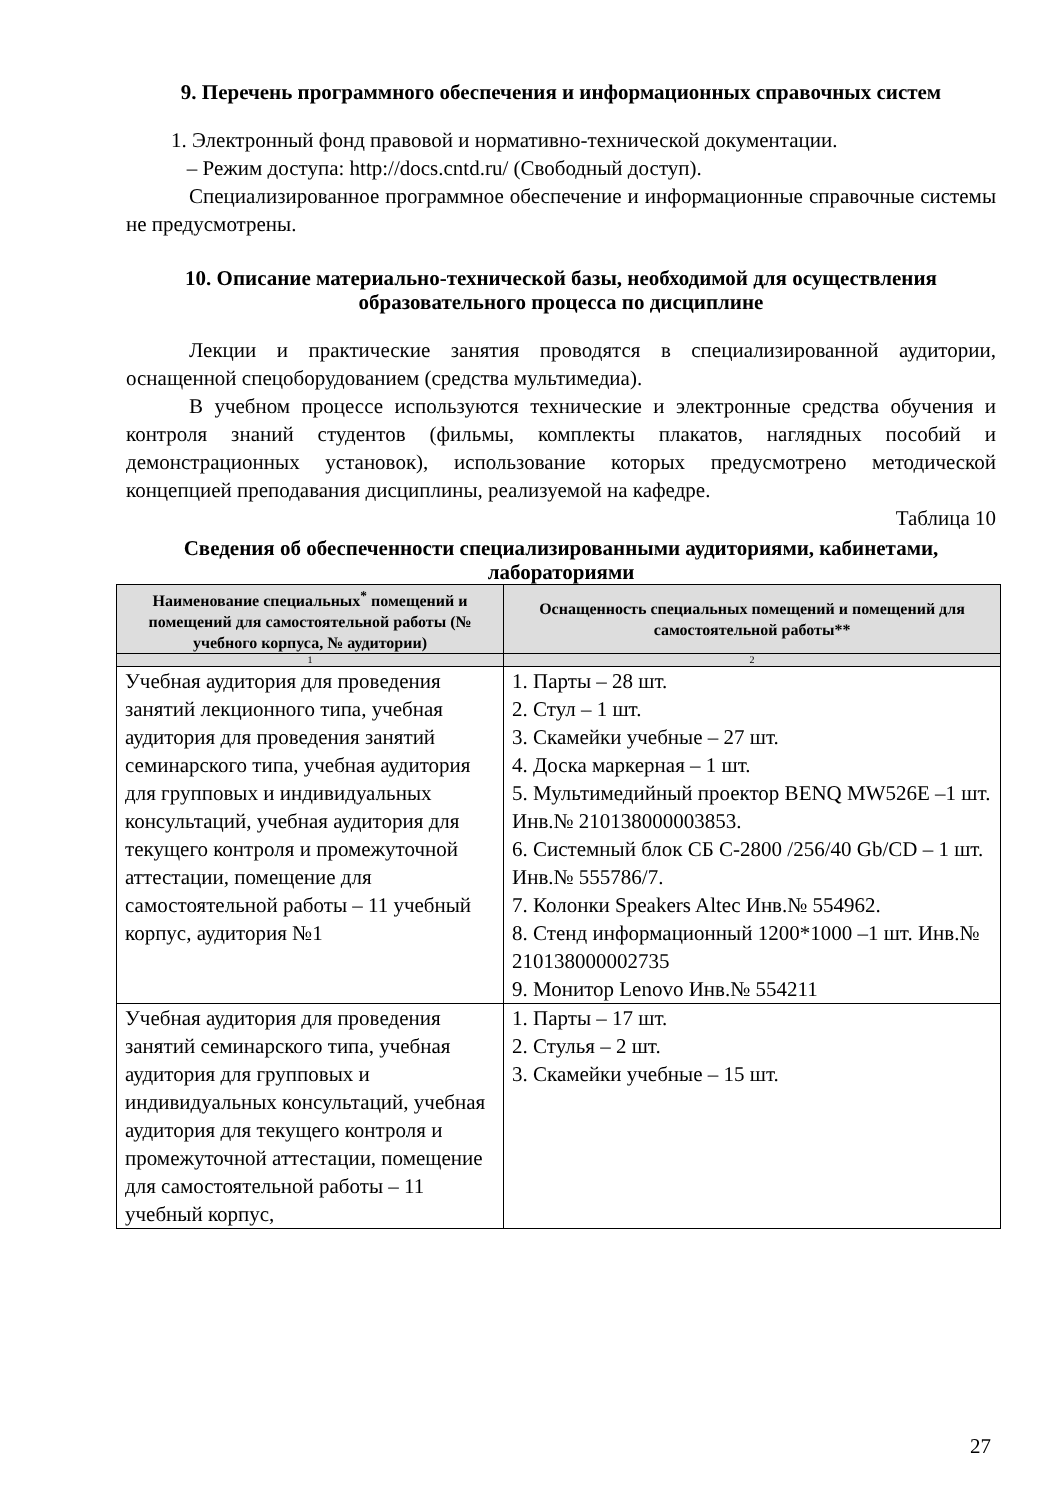9. Перечень программного обеспечения и информационных справочных систем
1. Электронный фонд правовой и нормативно-технической документации.
– Режим доступа: http://docs.cntd.ru/ (Свободный доступ).
Специализированное программное обеспечение и информационные справочные системы не предусмотрены.
10. Описание материально-технической базы, необходимой для осуществления образовательного процесса по дисциплине
Лекции и практические занятия проводятся в специализированной аудитории, оснащенной спецоборудованием (средства мультимедиа).
В учебном процессе используются технические и электронные средства обучения и контроля знаний студентов (фильмы, комплекты плакатов, наглядных пособий и демонстрационных установок), использование которых предусмотрено методической концепцией преподавания дисциплины, реализуемой на кафедре.
Таблица 10
Сведения об обеспеченности специализированными аудиториями, кабинетами, лабораториями
| Наименование специальных<sup>*</sup> помещений и помещений для самостоятельной работы (№ учебного корпуса, № аудитории) | Оснащенность специальных помещений и помещений для самостоятельной работы** |
| --- | --- |
| 1 | 2 |
| Учебная аудитория для проведения занятий лекционного типа, учебная аудитория для проведения занятий семинарского типа, учебная аудитория для групповых и индивидуальных консультаций, учебная аудитория для текущего контроля и промежуточной аттестации, помещение для самостоятельной работы – 11 учебный корпус, аудитория №1 | 1. Парты – 28 шт. 2. Стул – 1 шт. 3. Скамейки учебные – 27 шт. 4. Доска маркерная – 1 шт. 5. Мультимедийный проектор BENQ MW526E –1 шт. Инв.№ 210138000003853. 6. Системный блок СБ C-2800 /256/40 Gb/CD – 1 шт. Инв.№ 555786/7. 7. Колонки Speakers Altec Инв.№ 554962. 8. Стенд информационный 1200*1000 –1 шт. Инв.№ 210138000002735 9. Монитор Lenovo Инв.№ 554211 |
| Учебная аудитория для проведения занятий семинарского типа, учебная аудитория для групповых и индивидуальных консультаций, учебная аудитория для текущего контроля и промежуточной аттестации, помещение для самостоятельной работы – 11 учебный корпус, | 1. Парты – 17 шт. 2. Стулья – 2 шт. 3. Скамейки учебные – 15 шт. |
27